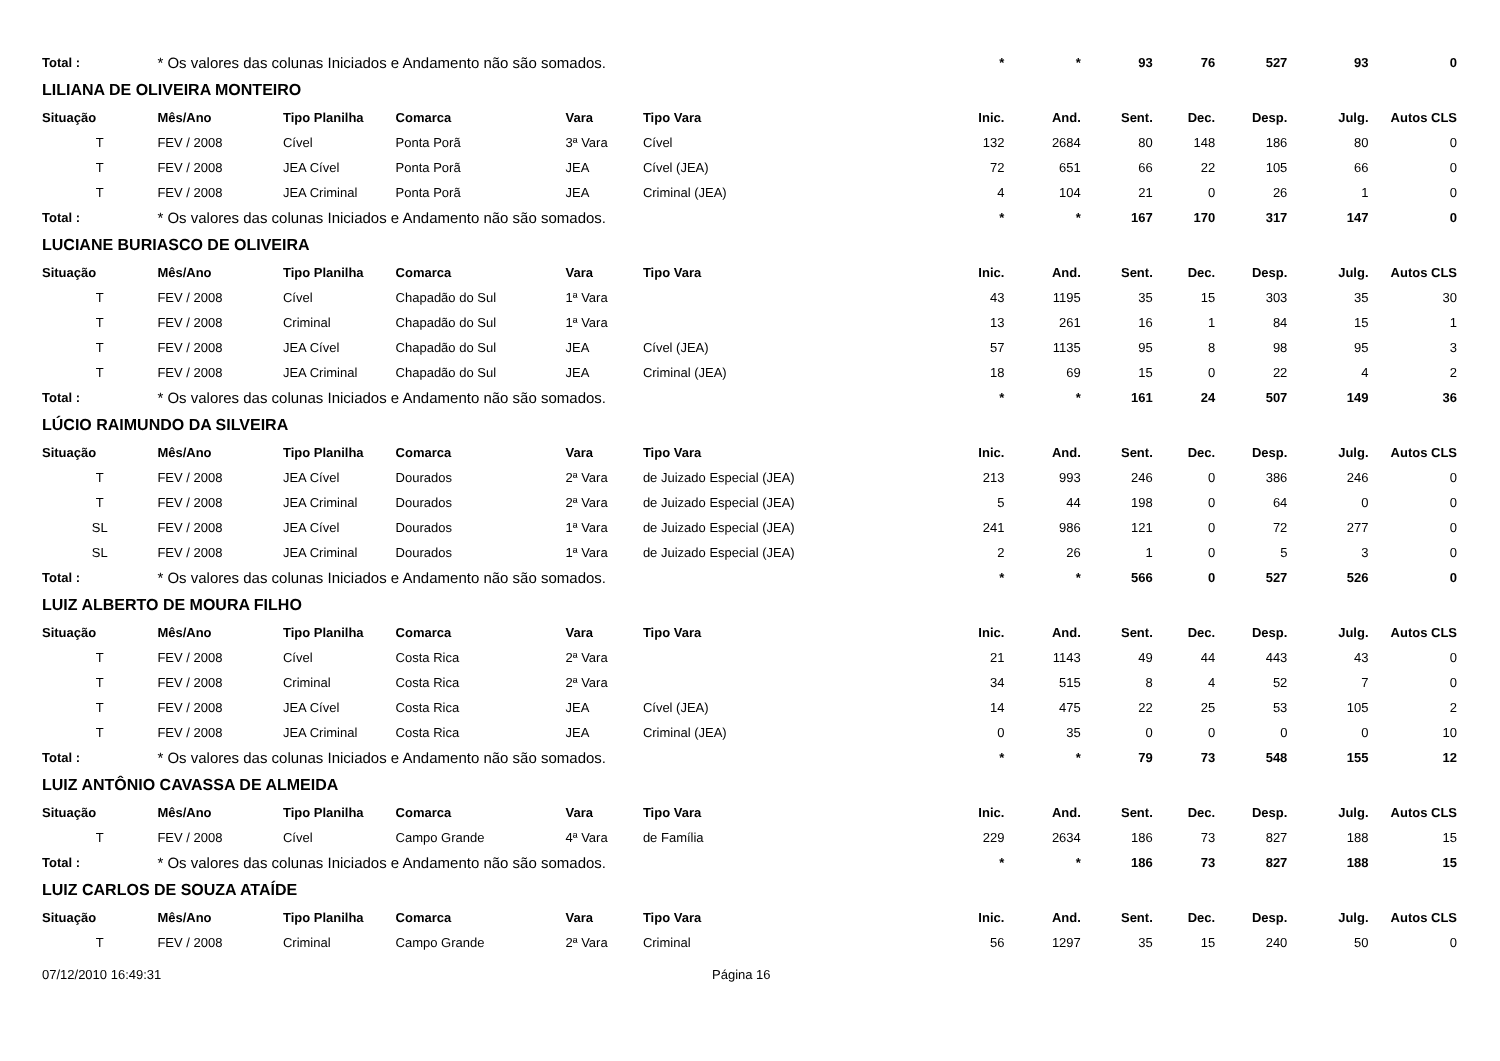| Total : | * Os valores das colunas Iniciados e Andamento não são somados. | | | | | * | * | 93 | 76 | 527 | 93 | 0 |
| LILIANA DE OLIVEIRA MONTEIRO | | | | | | | | | | | | |
| Situação | Mês/Ano | Tipo Planilha | Comarca | Vara | Tipo Vara | Inic. | And. | Sent. | Dec. | Desp. | Julg. | Autos CLS |
| T | FEV / 2008 | Cível | Ponta Porã | 3ª Vara | Cível | 132 | 2684 | 80 | 148 | 186 | 80 | 0 |
| T | FEV / 2008 | JEA Cível | Ponta Porã | JEA | Cível (JEA) | 72 | 651 | 66 | 22 | 105 | 66 | 0 |
| T | FEV / 2008 | JEA Criminal | Ponta Porã | JEA | Criminal (JEA) | 4 | 104 | 21 | 0 | 26 | 1 | 0 |
| Total : | * Os valores das colunas Iniciados e Andamento não são somados. | | | | | * | * | 167 | 170 | 317 | 147 | 0 |
| LUCIANE BURIASCO DE OLIVEIRA | | | | | | | | | | | | |
| Situação | Mês/Ano | Tipo Planilha | Comarca | Vara | Tipo Vara | Inic. | And. | Sent. | Dec. | Desp. | Julg. | Autos CLS |
| T | FEV / 2008 | Cível | Chapadão do Sul | 1ª Vara | | 43 | 1195 | 35 | 15 | 303 | 35 | 30 |
| T | FEV / 2008 | Criminal | Chapadão do Sul | 1ª Vara | | 13 | 261 | 16 | 1 | 84 | 15 | 1 |
| T | FEV / 2008 | JEA Cível | Chapadão do Sul | JEA | Cível (JEA) | 57 | 1135 | 95 | 8 | 98 | 95 | 3 |
| T | FEV / 2008 | JEA Criminal | Chapadão do Sul | JEA | Criminal (JEA) | 18 | 69 | 15 | 0 | 22 | 4 | 2 |
| Total : | * Os valores das colunas Iniciados e Andamento não são somados. | | | | | * | * | 161 | 24 | 507 | 149 | 36 |
| LÚCIO RAIMUNDO DA SILVEIRA | | | | | | | | | | | | |
| Situação | Mês/Ano | Tipo Planilha | Comarca | Vara | Tipo Vara | Inic. | And. | Sent. | Dec. | Desp. | Julg. | Autos CLS |
| T | FEV / 2008 | JEA Cível | Dourados | 2ª Vara | de Juizado Especial (JEA) | 213 | 993 | 246 | 0 | 386 | 246 | 0 |
| T | FEV / 2008 | JEA Criminal | Dourados | 2ª Vara | de Juizado Especial (JEA) | 5 | 44 | 198 | 0 | 64 | 0 | 0 |
| SL | FEV / 2008 | JEA Cível | Dourados | 1ª Vara | de Juizado Especial (JEA) | 241 | 986 | 121 | 0 | 72 | 277 | 0 |
| SL | FEV / 2008 | JEA Criminal | Dourados | 1ª Vara | de Juizado Especial (JEA) | 2 | 26 | 1 | 0 | 5 | 3 | 0 |
| Total : | * Os valores das colunas Iniciados e Andamento não são somados. | | | | | * | * | 566 | 0 | 527 | 526 | 0 |
| LUIZ ALBERTO DE MOURA FILHO | | | | | | | | | | | | |
| Situação | Mês/Ano | Tipo Planilha | Comarca | Vara | Tipo Vara | Inic. | And. | Sent. | Dec. | Desp. | Julg. | Autos CLS |
| T | FEV / 2008 | Cível | Costa Rica | 2ª Vara | | 21 | 1143 | 49 | 44 | 443 | 43 | 0 |
| T | FEV / 2008 | Criminal | Costa Rica | 2ª Vara | | 34 | 515 | 8 | 4 | 52 | 7 | 0 |
| T | FEV / 2008 | JEA Cível | Costa Rica | JEA | Cível (JEA) | 14 | 475 | 22 | 25 | 53 | 105 | 2 |
| T | FEV / 2008 | JEA Criminal | Costa Rica | JEA | Criminal (JEA) | 0 | 35 | 0 | 0 | 0 | 0 | 10 |
| Total : | * Os valores das colunas Iniciados e Andamento não são somados. | | | | | * | * | 79 | 73 | 548 | 155 | 12 |
| LUIZ ANTÔNIO CAVASSA DE ALMEIDA | | | | | | | | | | | | |
| Situação | Mês/Ano | Tipo Planilha | Comarca | Vara | Tipo Vara | Inic. | And. | Sent. | Dec. | Desp. | Julg. | Autos CLS |
| T | FEV / 2008 | Cível | Campo Grande | 4ª Vara | de Família | 229 | 2634 | 186 | 73 | 827 | 188 | 15 |
| Total : | * Os valores das colunas Iniciados e Andamento não são somados. | | | | | * | * | 186 | 73 | 827 | 188 | 15 |
| LUIZ CARLOS DE SOUZA ATAÍDE | | | | | | | | | | | | |
| Situação | Mês/Ano | Tipo Planilha | Comarca | Vara | Tipo Vara | Inic. | And. | Sent. | Dec. | Desp. | Julg. | Autos CLS |
| T | FEV / 2008 | Criminal | Campo Grande | 2ª Vara | Criminal | 56 | 1297 | 35 | 15 | 240 | 50 | 0 |
07/12/2010 16:49:31 Página 16